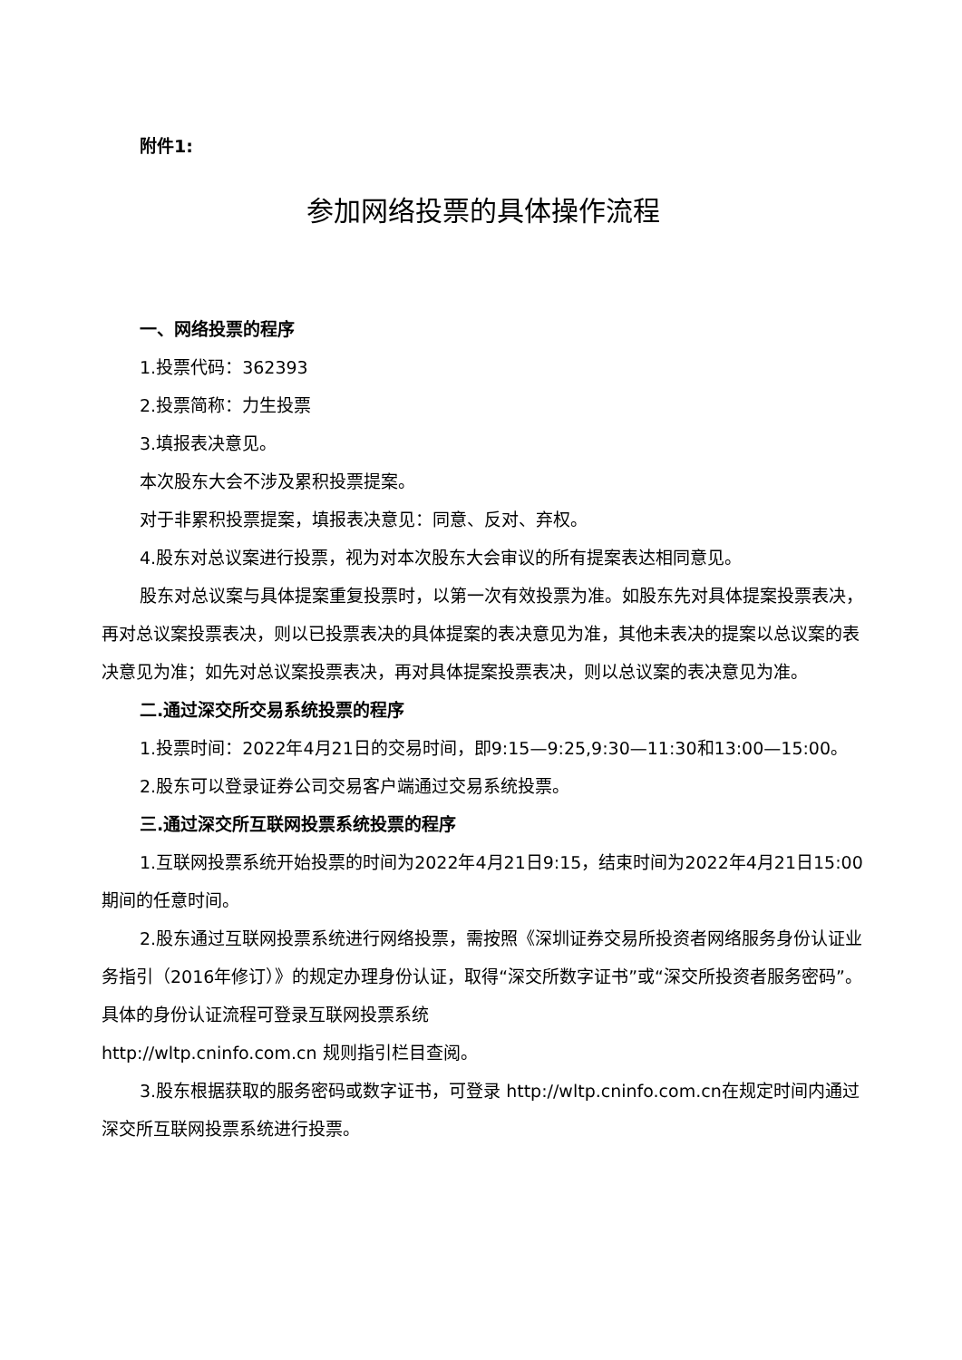附件1:
参加网络投票的具体操作流程
一、网络投票的程序
1.投票代码：362393
2.投票简称：力生投票
3.填报表决意见。
本次股东大会不涉及累积投票提案。
对于非累积投票提案，填报表决意见：同意、反对、弃权。
4.股东对总议案进行投票，视为对本次股东大会审议的所有提案表达相同意见。
股东对总议案与具体提案重复投票时，以第一次有效投票为准。如股东先对具体提案投票表决，再对总议案投票表决，则以已投票表决的具体提案的表决意见为准，其他未表决的提案以总议案的表决意见为准；如先对总议案投票表决，再对具体提案投票表决，则以总议案的表决意见为准。
二.通过深交所交易系统投票的程序
1.投票时间：2022年4月21日的交易时间，即9:15—9:25,9:30—11:30和13:00—15:00。
2.股东可以登录证券公司交易客户端通过交易系统投票。
三.通过深交所互联网投票系统投票的程序
1.互联网投票系统开始投票的时间为2022年4月21日9:15，结束时间为2022年4月21日15:00期间的任意时间。
2.股东通过互联网投票系统进行网络投票，需按照《深圳证券交易所投资者网络服务身份认证业务指引（2016年修订）》的规定办理身份认证，取得“深交所数字证书”或“深交所投资者服务密码”。具体的身份认证流程可登录互联网投票系统
http://wltp.cninfo.com.cn 规则指引栏目查阅。
3.股东根据获取的服务密码或数字证书，可登录 http://wltp.cninfo.com.cn在规定时间内通过深交所互联网投票系统进行投票。